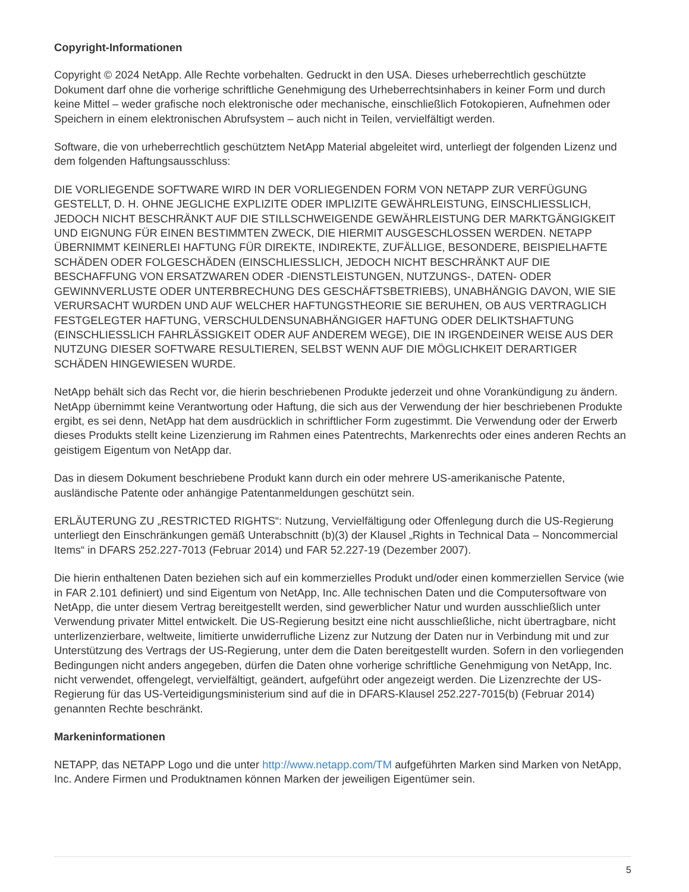Copyright-Informationen
Copyright © 2024 NetApp. Alle Rechte vorbehalten. Gedruckt in den USA. Dieses urheberrechtlich geschützte Dokument darf ohne die vorherige schriftliche Genehmigung des Urheberrechtsinhabers in keiner Form und durch keine Mittel – weder grafische noch elektronische oder mechanische, einschließlich Fotokopieren, Aufnehmen oder Speichern in einem elektronischen Abrufsystem – auch nicht in Teilen, vervielfältigt werden.
Software, die von urheberrechtlich geschütztem NetApp Material abgeleitet wird, unterliegt der folgenden Lizenz und dem folgenden Haftungsausschluss:
DIE VORLIEGENDE SOFTWARE WIRD IN DER VORLIEGENDEN FORM VON NETAPP ZUR VERFÜGUNG GESTELLT, D. H. OHNE JEGLICHE EXPLIZITE ODER IMPLIZITE GEWÄHRLEISTUNG, EINSCHLIESSLICH, JEDOCH NICHT BESCHRÄNKT AUF DIE STILLSCHWEIGENDE GEWÄHRLEISTUNG DER MARKTGÄNGIGKEIT UND EIGNUNG FÜR EINEN BESTIMMTEN ZWECK, DIE HIERMIT AUSGESCHLOSSEN WERDEN. NETAPP ÜBERNIMMT KEINERLEI HAFTUNG FÜR DIREKTE, INDIREKTE, ZUFÄLLIGE, BESONDERE, BEISPIELHAFTE SCHÄDEN ODER FOLGESCHÄDEN (EINSCHLIESSLICH, JEDOCH NICHT BESCHRÄNKT AUF DIE BESCHAFFUNG VON ERSATZWAREN ODER -DIENSTLEISTUNGEN, NUTZUNGS-, DATEN- ODER GEWINNVERLUSTE ODER UNTERBRECHUNG DES GESCHÄFTSBETRIEBS), UNABHÄNGIG DAVON, WIE SIE VERURSACHT WURDEN UND AUF WELCHER HAFTUNGSTHEORIE SIE BERUHEN, OB AUS VERTRAGLICH FESTGELEGTER HAFTUNG, VERSCHULDENSUNABHÄNGIGER HAFTUNG ODER DELIKTSHAFTUNG (EINSCHLIESSLICH FAHRLÄSSIGKEIT ODER AUF ANDEREM WEGE), DIE IN IRGENDEINER WEISE AUS DER NUTZUNG DIESER SOFTWARE RESULTIEREN, SELBST WENN AUF DIE MÖGLICHKEIT DERARTIGER SCHÄDEN HINGEWIESEN WURDE.
NetApp behält sich das Recht vor, die hierin beschriebenen Produkte jederzeit und ohne Vorankündigung zu ändern. NetApp übernimmt keine Verantwortung oder Haftung, die sich aus der Verwendung der hier beschriebenen Produkte ergibt, es sei denn, NetApp hat dem ausdrücklich in schriftlicher Form zugestimmt. Die Verwendung oder der Erwerb dieses Produkts stellt keine Lizenzierung im Rahmen eines Patentrechts, Markenrechts oder eines anderen Rechts an geistigem Eigentum von NetApp dar.
Das in diesem Dokument beschriebene Produkt kann durch ein oder mehrere US-amerikanische Patente, ausländische Patente oder anhängige Patentanmeldungen geschützt sein.
ERLÄUTERUNG ZU „RESTRICTED RIGHTS“: Nutzung, Vervielfältigung oder Offenlegung durch die US-Regierung unterliegt den Einschränkungen gemäß Unterabschnitt (b)(3) der Klausel „Rights in Technical Data – Noncommercial Items“ in DFARS 252.227-7013 (Februar 2014) und FAR 52.227-19 (Dezember 2007).
Die hierin enthaltenen Daten beziehen sich auf ein kommerzielles Produkt und/oder einen kommerziellen Service (wie in FAR 2.101 definiert) und sind Eigentum von NetApp, Inc. Alle technischen Daten und die Computersoftware von NetApp, die unter diesem Vertrag bereitgestellt werden, sind gewerblicher Natur und wurden ausschließlich unter Verwendung privater Mittel entwickelt. Die US-Regierung besitzt eine nicht ausschließliche, nicht übertragbare, nicht unterlizenzierbare, weltweite, limitierte unwiderrufliche Lizenz zur Nutzung der Daten nur in Verbindung mit und zur Unterstützung des Vertrags der US-Regierung, unter dem die Daten bereitgestellt wurden. Sofern in den vorliegenden Bedingungen nicht anders angegeben, dürfen die Daten ohne vorherige schriftliche Genehmigung von NetApp, Inc. nicht verwendet, offengelegt, vervielfältigt, geändert, aufgeführt oder angezeigt werden. Die Lizenzrechte der US-Regierung für das US-Verteidigungsministerium sind auf die in DFARS-Klausel 252.227-7015(b) (Februar 2014) genannten Rechte beschränkt.
Markeninformationen
NETAPP, das NETAPP Logo und die unter http://www.netapp.com/TM aufgeführten Marken sind Marken von NetApp, Inc. Andere Firmen und Produktnamen können Marken der jeweiligen Eigentümer sein.
5